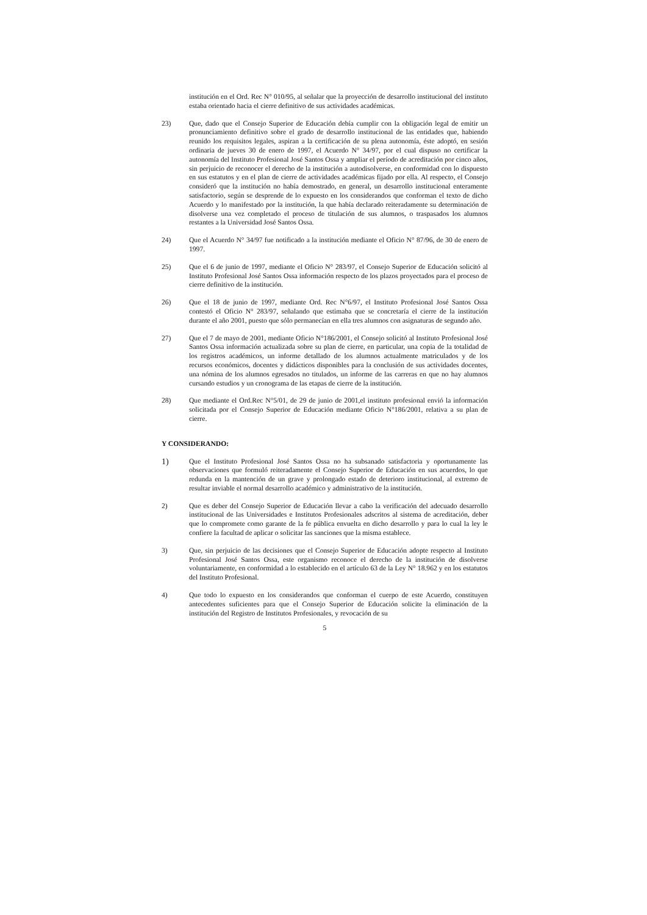institución en el Ord. Rec N° 010/95, al señalar que la proyección de desarrollo institucional del instituto estaba orientado hacia el cierre definitivo de sus actividades académicas.
23) Que, dado que el Consejo Superior de Educación debía cumplir con la obligación legal de emitir un pronunciamiento definitivo sobre el grado de desarrollo institucional de las entidades que, habiendo reunido los requisitos legales, aspiran a la certificación de su plena autonomía, éste adoptó, en sesión ordinaria de jueves 30 de enero de 1997, el Acuerdo N° 34/97, por el cual dispuso no certificar la autonomía del Instituto Profesional José Santos Ossa y ampliar el período de acreditación por cinco años, sin perjuicio de reconocer el derecho de la institución a autodisolverse, en conformidad con lo dispuesto en sus estatutos y en el plan de cierre de actividades académicas fijado por ella. Al respecto, el Consejo consideró que la institución no había demostrado, en general, un desarrollo institucional enteramente satisfactorio, según se desprende de lo expuesto en los considerandos que conforman el texto de dicho Acuerdo y lo manifestado por la institución, la que había declarado reiteradamente su determinación de disolverse una vez completado el proceso de titulación de sus alumnos, o traspasados los alumnos restantes a la Universidad José Santos Ossa.
24) Que el Acuerdo N° 34/97 fue notificado a la institución mediante el Oficio N° 87/96, de 30 de enero de 1997.
25) Que el 6 de junio de 1997, mediante el Oficio N° 283/97, el Consejo Superior de Educación solicitó al Instituto Profesional José Santos Ossa información respecto de los plazos proyectados para el proceso de cierre definitivo de la institución.
26) Que el 18 de junio de 1997, mediante Ord. Rec N°6/97, el Instituto Profesional José Santos Ossa contestó el Oficio N° 283/97, señalando que estimaba que se concretaría el cierre de la institución durante el año 2001, puesto que sólo permanecían en ella tres alumnos con asignaturas de segundo año.
27) Que el 7 de mayo de 2001, mediante Oficio N°186/2001, el Consejo solicitó al Instituto Profesional José Santos Ossa información actualizada sobre su plan de cierre, en particular, una copia de la totalidad de los registros académicos, un informe detallado de los alumnos actualmente matriculados y de los recursos económicos, docentes y didácticos disponibles para la conclusión de sus actividades docentes, una nómina de los alumnos egresados no titulados, un informe de las carreras en que no hay alumnos cursando estudios y un cronograma de las etapas de cierre de la institución.
28) Que mediante el Ord.Rec N°5/01, de 29 de junio de 2001,el instituto profesional envió la información solicitada por el Consejo Superior de Educación mediante Oficio N°186/2001, relativa a su plan de cierre.
Y CONSIDERANDO:
1)
Que el Instituto Profesional José Santos Ossa no ha subsanado satisfactoria y oportunamente las observaciones que formuló reiteradamente el Consejo Superior de Educación en sus acuerdos, lo que redunda en la mantención de un grave y prolongado estado de deterioro institucional, al extremo de resultar inviable el normal desarrollo académico y administrativo de la institución.
2) Que es deber del Consejo Superior de Educación llevar a cabo la verificación del adecuado desarrollo institucional de las Universidades e Institutos Profesionales adscritos al sistema de acreditación, deber que lo compromete como garante de la fe pública envuelta en dicho desarrollo y para lo cual la ley le confiere la facultad de aplicar o solicitar las sanciones que la misma establece.
3) Que, sin perjuicio de las decisiones que el Consejo Superior de Educación adopte respecto al Instituto Profesional José Santos Ossa, este organismo reconoce el derecho de la institución de disolverse voluntariamente, en conformidad a lo establecido en el artículo 63 de la Ley N° 18.962 y en los estatutos del Instituto Profesional.
4) Que todo lo expuesto en los considerandos que conforman el cuerpo de este Acuerdo, constituyen antecedentes suficientes para que el Consejo Superior de Educación solicite la eliminación de la institución del Registro de Institutos Profesionales, y revocación de su
5